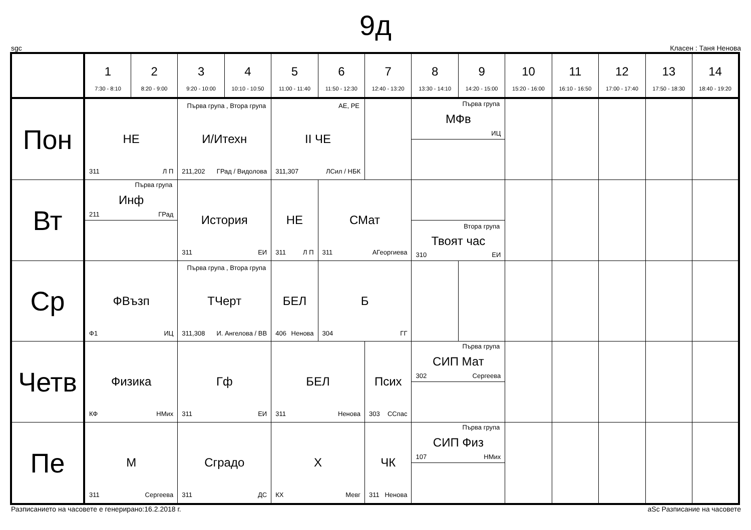9д
sgc Класен : Таня Ненова
| | 1 7:30 - 8:10 | 2 8:20 - 9:00 | 3 9:20 - 10:00 | 4 10:10 - 10:50 | 5 11:00 - 11:40 | 6 11:50 - 12:30 | 7 12:40 - 13:20 | 8 13:30 - 14:10 | 9 14:20 - 15:00 | 10 15:20 - 16:00 | 11 16:10 - 16:50 | 12 17:00 - 17:40 | 13 17:50 - 18:30 | 14 18:40 - 19:20 |
| --- | --- | --- | --- | --- | --- | --- | --- | --- | --- | --- | --- | --- | --- | --- |
| Пон | НЕ 311 Л П | | Първа група , Втора група И/Итехн 211,202 ГРад / Видолова | | АЕ, РЕ II ЧЕ 311,307 ЛСил / НБК | | | Първа група МФв ИЦ | | | | | | |
| Вт | Първа група Инф 211 ГРад | | История 311 ЕИ | | НЕ 311 Л П | СМат 311 АГеоргиева | | Втора група Твоят час 310 ЕИ | | | | | | |
| Ср | ФВъзп Ф1 ИЦ | | Първа група , Втора група ТЧерт 311,308 И. Ангелова / ВВ | | БЕЛ 406 Ненова | Б 304 ГГ | | | | | | | | |
| Четв | Физика КФ НМих | | Гф 311 ЕИ | | БЕЛ 311 Ненова | | Псих 303 ССпас | Първа група СИП Мат 302 Сергеева | | | | | | |
| Пе | М 311 Сергеева | | Сградо 311 ДС | | Х КХ Мевг | | ЧК 311 Ненова | Първа група СИП Физ 107 НМих | | | | | | |
Разписанието на часовете е генерирано:16.2.2018 г. aSc Разписание на часовете